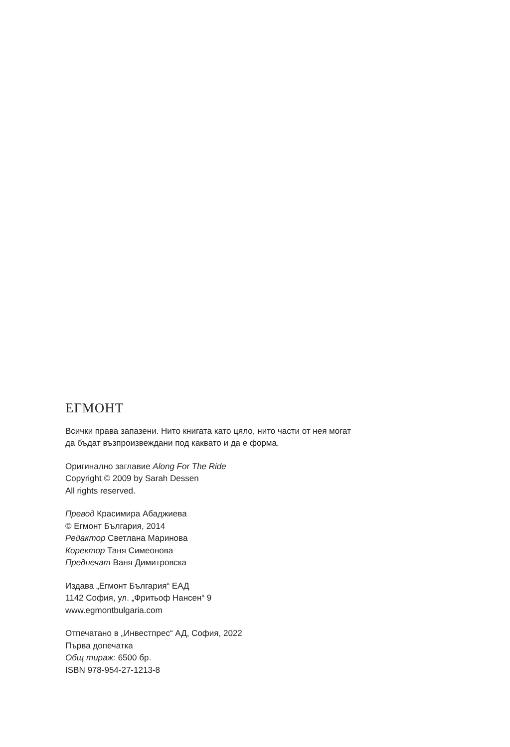ЕГМОНТ
Всички права запазени. Нито книгата като цяло, нито части от нея могат
да бъдат възпроизвеждани под каквато и да е форма.
Оригинално заглавие Along For The Ride
Copyright © 2009 by Sarah Dessen
All rights reserved.
Превод Красимира Абаджиева
© Егмонт България, 2014
Редактор Светлана Маринова
Коректор Таня Симеонова
Предпечат Ваня Димитровска
Издава „Егмонт България“ ЕАД
1142 София, ул. „Фритьоф Нансен“ 9
www.egmontbulgaria.com
Отпечатано в „Инвестпрес“ АД, София, 2022
Първа допечатка
Общ тираж: 6500 бр.
ISBN 978-954-27-1213-8